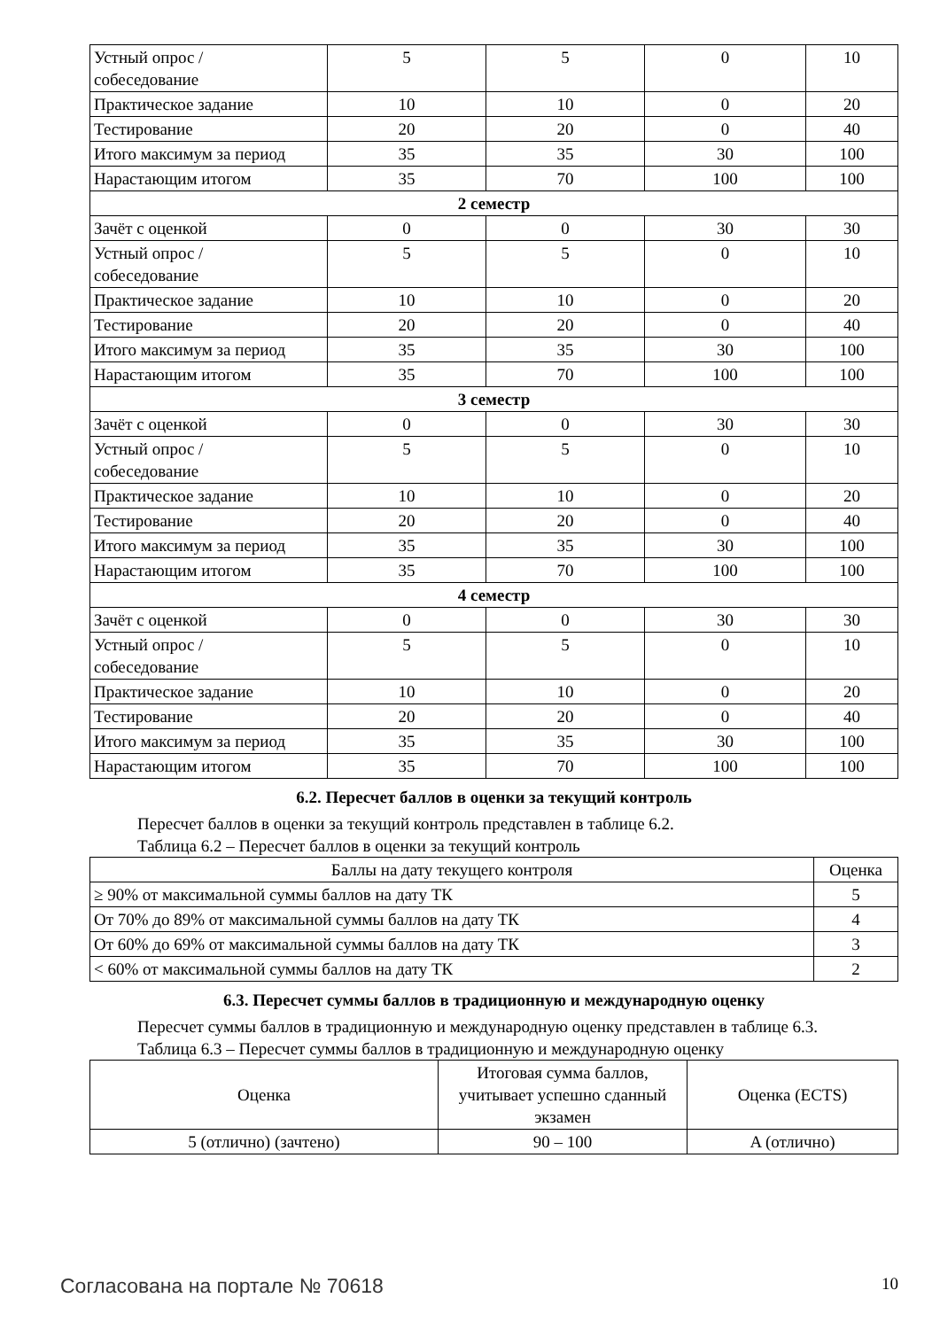| Устный опрос / собеседование | 5 | 5 | 0 | 10 |
| Практическое задание | 10 | 10 | 0 | 20 |
| Тестирование | 20 | 20 | 0 | 40 |
| Итого максимум за период | 35 | 35 | 30 | 100 |
| Нарастающим итогом | 35 | 70 | 100 | 100 |
| 2 семестр | | | | |
| Зачёт с оценкой | 0 | 0 | 30 | 30 |
| Устный опрос / собеседование | 5 | 5 | 0 | 10 |
| Практическое задание | 10 | 10 | 0 | 20 |
| Тестирование | 20 | 20 | 0 | 40 |
| Итого максимум за период | 35 | 35 | 30 | 100 |
| Нарастающим итогом | 35 | 70 | 100 | 100 |
| 3 семестр | | | | |
| Зачёт с оценкой | 0 | 0 | 30 | 30 |
| Устный опрос / собеседование | 5 | 5 | 0 | 10 |
| Практическое задание | 10 | 10 | 0 | 20 |
| Тестирование | 20 | 20 | 0 | 40 |
| Итого максимум за период | 35 | 35 | 30 | 100 |
| Нарастающим итогом | 35 | 70 | 100 | 100 |
| 4 семестр | | | | |
| Зачёт с оценкой | 0 | 0 | 30 | 30 |
| Устный опрос / собеседование | 5 | 5 | 0 | 10 |
| Практическое задание | 10 | 10 | 0 | 20 |
| Тестирование | 20 | 20 | 0 | 40 |
| Итого максимум за период | 35 | 35 | 30 | 100 |
| Нарастающим итогом | 35 | 70 | 100 | 100 |
6.2. Пересчет баллов в оценки за текущий контроль
Пересчет баллов в оценки за текущий контроль представлен в таблице 6.2.
Таблица 6.2 – Пересчет баллов в оценки за текущий контроль
| Баллы на дату текущего контроля | Оценка |
| --- | --- |
| ≥ 90% от максимальной суммы баллов на дату ТК | 5 |
| От 70% до 89% от максимальной суммы баллов на дату ТК | 4 |
| От 60% до 69% от максимальной суммы баллов на дату ТК | 3 |
| < 60% от максимальной суммы баллов на дату ТК | 2 |
6.3. Пересчет суммы баллов в традиционную и международную оценку
Пересчет суммы баллов в традиционную и международную оценку представлен в таблице 6.3.
Таблица 6.3 – Пересчет суммы баллов в традиционную и международную оценку
| Оценка | Итоговая сумма баллов, учитывает успешно сданный экзамен | Оценка (ECTS) |
| --- | --- | --- |
| 5 (отлично) (зачтено) | 90 – 100 | A (отлично) |
Согласована на портале № 70618 10